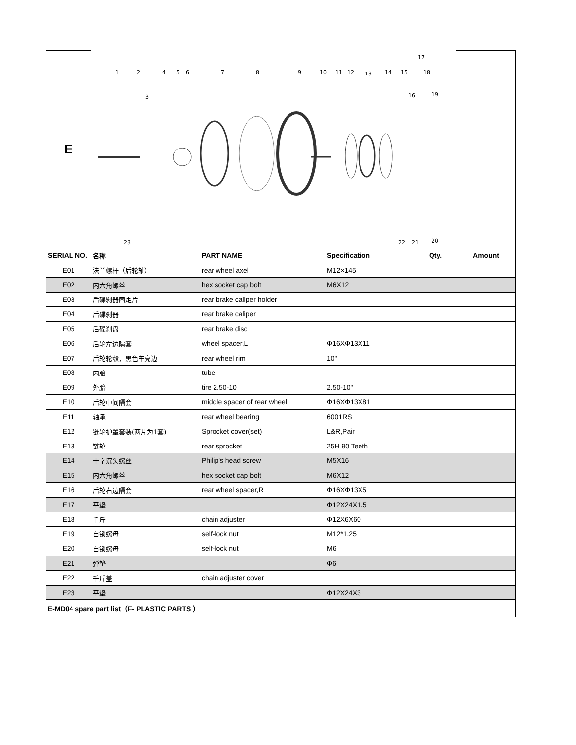| E | 1 2 3 4 5 6 7 8 9 10 11 12 13 14 15 16 17 18 19 20 21 22 23 | | | | |
| SERIAL NO. | 名称 | PART NAME | Specification | Qty. | Amount |
| E01 | 法兰螺杆（后轮轴） | rear wheel axel | M12×145 | | |
| E02 | 内六角螺丝 | hex socket cap bolt | M6X12 | | |
| E03 | 后碟刹器固定片 | rear brake caliper holder | | | |
| E04 | 后碟刹器 | rear brake caliper | | | |
| E05 | 后碟刹盘 | rear brake disc | | | |
| E06 | 后轮左边隔套 | wheel spacer,L | Φ16XΦ13X11 | | |
| E07 | 后轮轮毂，黑色车亮边 | rear wheel rim | 10" | | |
| E08 | 内胎 | tube | | | |
| E09 | 外胎 | tire 2.50-10 | 2.50-10" | | |
| E10 | 后轮中间隔套 | middle spacer of rear wheel | Φ16XΦ13X81 | | |
| E11 | 轴承 | rear wheel bearing | 6001RS | | |
| E12 | 链轮护罩套装(两片为1套) | Sprocket cover(set) | L&R,Pair | | |
| E13 | 链轮 | rear sprocket | 25H 90 Teeth | | |
| E14 | 十字沉头螺丝 | Philip's head screw | M5X16 | | |
| E15 | 内六角螺丝 | hex socket cap bolt | M6X12 | | |
| E16 | 后轮右边隔套 | rear wheel spacer,R | Φ16XΦ13X5 | | |
| E17 | 平垫 | | Φ12X24X1.5 | | |
| E18 | 千斤 | chain adjuster | Φ12X6X60 | | |
| E19 | 自锁螺母 | self-lock nut | M12*1.25 | | |
| E20 | 自锁螺母 | self-lock nut | M6 | | |
| E21 | 弹垫 | | Φ6 | | |
| E22 | 千斤盖 | chain adjuster cover | | | |
| E23 | 平垫 | | Φ12X24X3 | | |
| E-MD04 spare part list（F- PLASTIC PARTS ） | | | | | |